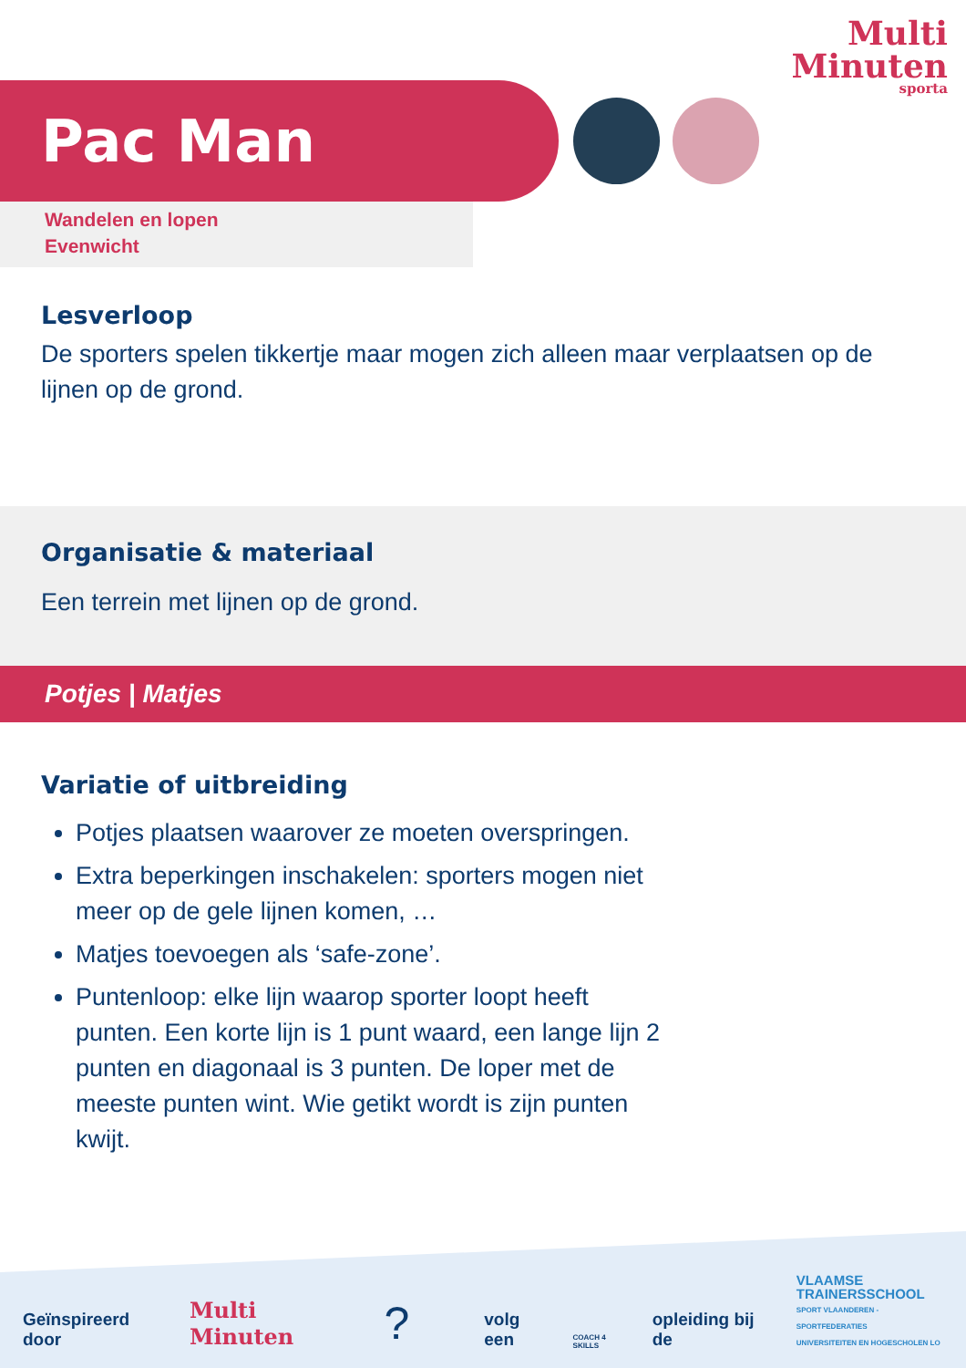Multi
Minuten
sporta
Pac Man
Wandelen en lopen
Evenwicht
Lesverloop
De sporters spelen tikkertje maar mogen zich alleen maar verplaatsen op de lijnen op de grond.
Organisatie & materiaal
Een terrein met lijnen op de grond.
Potjes | Matjes
Variatie of uitbreiding
Potjes plaatsen waarover ze moeten overspringen.
Extra beperkingen inschakelen: sporters mogen niet meer op de gele lijnen komen, …
Matjes toevoegen als ‘safe-zone’.
Puntenloop: elke lijn waarop sporter loopt heeft punten. Een korte lijn is 1 punt waard, een lange lijn 2 punten en diagonaal is 3 punten. De loper met de meeste punten wint. Wie getikt wordt is zijn punten kwijt.
Geïnspireerd door Multi Minuten? volg een COACH 4 SKILLS opleiding bij de VLAAMSE
TRAINERSSCHOOL
SPORT VLAANDEREN - SPORTFEDERATIES
UNIVERSITEITEN EN HOGESCHOLEN LO